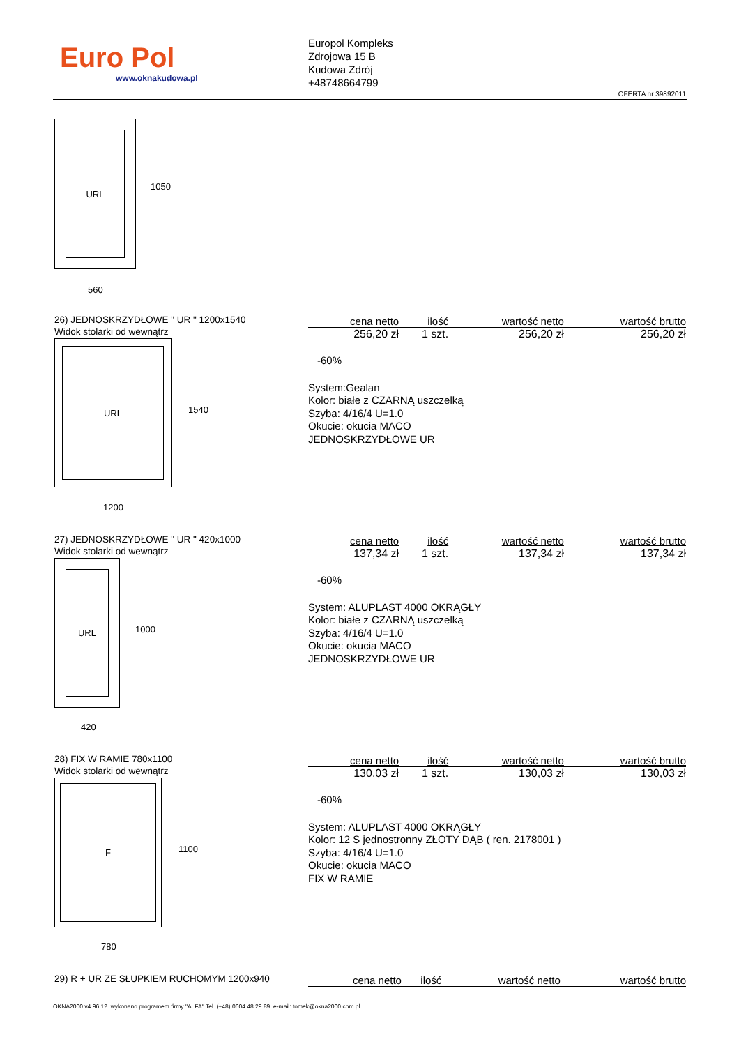Euro Pol
www.oknakudowa.pl
Europol Kompleks
Zdrojowa 15 B
Kudowa Zdrój
+48748664799
OFERTA nr 39892011
URL
1050
560
26) JEDNOSKRZYDŁOWE " UR " 1200x1540
Widok stolarki od wewnątrz
URL
1540
1200
| cena netto | ilość | wartość netto | wartość brutto |
| --- | --- | --- | --- |
| 256,20 zł | 1 szt. | 256,20 zł | 256,20 zł |
-60%
System:Gealan
Kolor: białe z CZARNĄ uszczelką
Szyba: 4/16/4 U=1.0
Okucie: okucia MACO
JEDNOSKRZYDŁOWE UR
27) JEDNOSKRZYDŁOWE " UR " 420x1000
Widok stolarki od wewnątrz
URL
1000
420
| cena netto | ilość | wartość netto | wartość brutto |
| --- | --- | --- | --- |
| 137,34 zł | 1 szt. | 137,34 zł | 137,34 zł |
-60%
System: ALUPLAST 4000 OKRĄGŁY
Kolor: białe z CZARNĄ uszczelką
Szyba: 4/16/4 U=1.0
Okucie: okucia MACO
JEDNOSKRZYDŁOWE UR
28) FIX W RAMIE 780x1100
Widok stolarki od wewnątrz
F
1100
780
| cena netto | ilość | wartość netto | wartość brutto |
| --- | --- | --- | --- |
| 130,03 zł | 1 szt. | 130,03 zł | 130,03 zł |
-60%
System: ALUPLAST 4000 OKRĄGŁY
Kolor: 12 S jednostronny ZŁOTY DĄB ( ren. 2178001 )
Szyba: 4/16/4 U=1.0
Okucie: okucia MACO
FIX W RAMIE
29) R + UR ZE SŁUPKIEM RUCHOMYM 1200x940
| cena netto | ilość | wartość netto | wartość brutto |
| --- | --- | --- | --- |
OKNA2000 v4.96.12. wykonano programem firmy "ALFA" Tel. (+48) 0604 48 29 89, e-mail: tomek@okna2000.com.pl